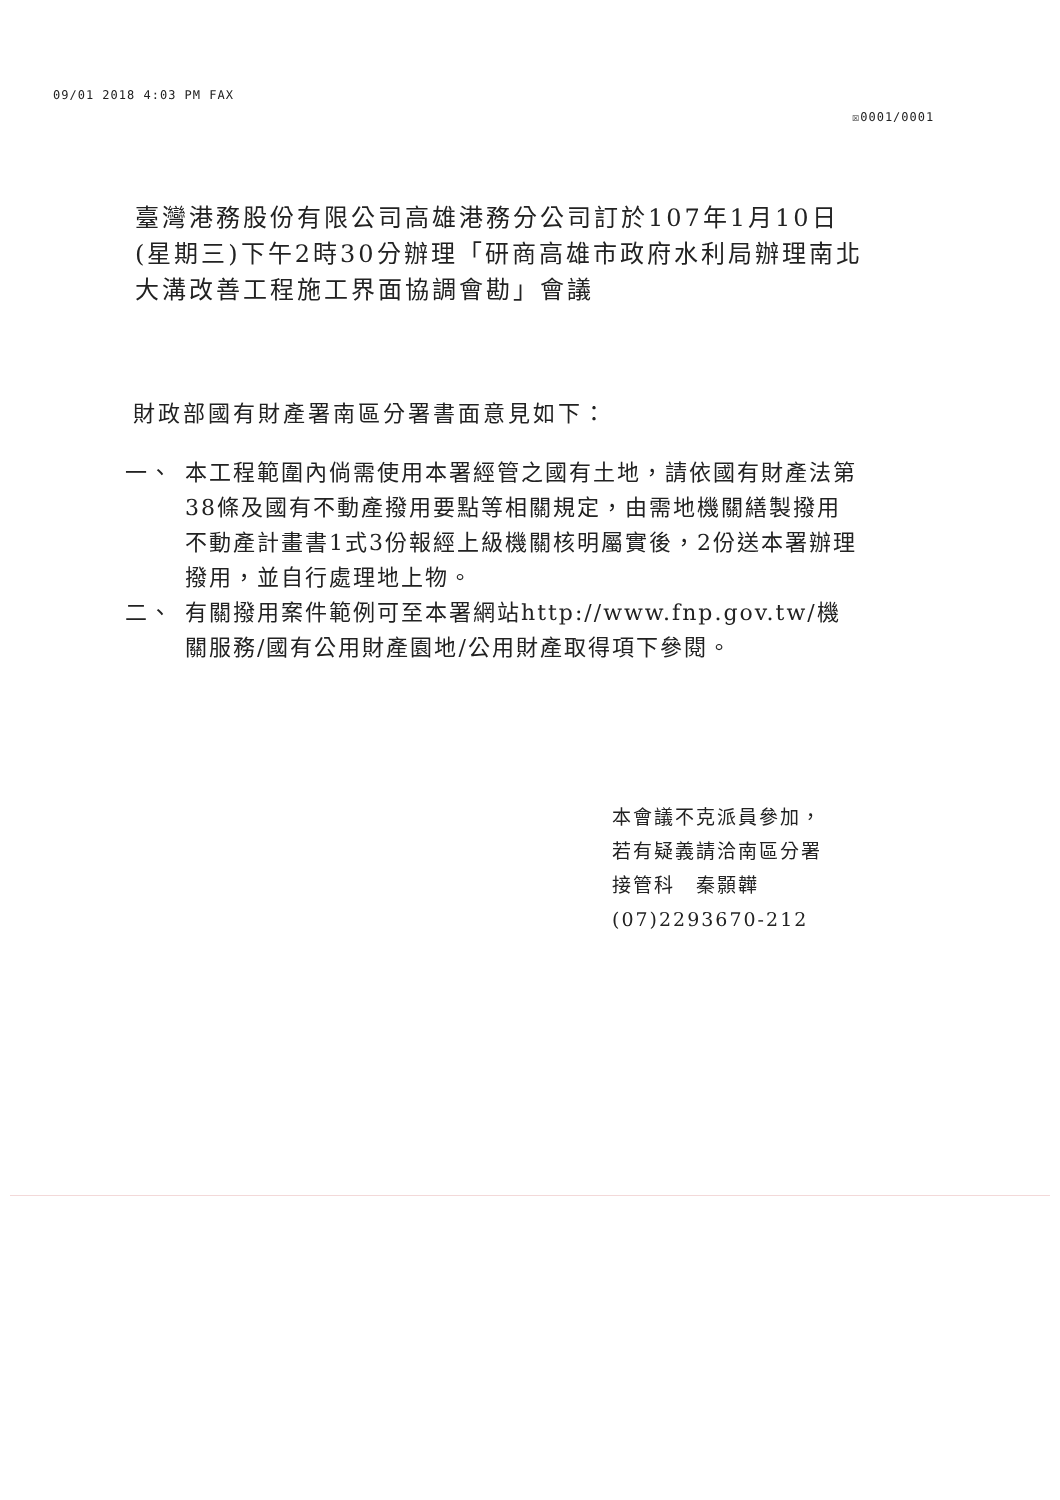09/01 2018 4:03 PM FAX
☒0001/0001
臺灣港務股份有限公司高雄港務分公司訂於107年1月10日(星期三)下午2時30分辦理「研商高雄市政府水利局辦理南北大溝改善工程施工界面協調會勘」會議
財政部國有財產署南區分署書面意見如下：
一、 本工程範圍內倘需使用本署經管之國有土地，請依國有財產法第38條及國有不動產撥用要點等相關規定，由需地機關繕製撥用不動產計畫書1式3份報經上級機關核明屬實後，2份送本署辦理撥用，並自行處理地上物。
二、 有關撥用案件範例可至本署網站http://www.fnp.gov.tw/機關服務/國有公用財產園地/公用財產取得項下參閱。
本會議不克派員參加，
若有疑義請洽南區分署
接管科　秦顥韡
(07)2293670-212